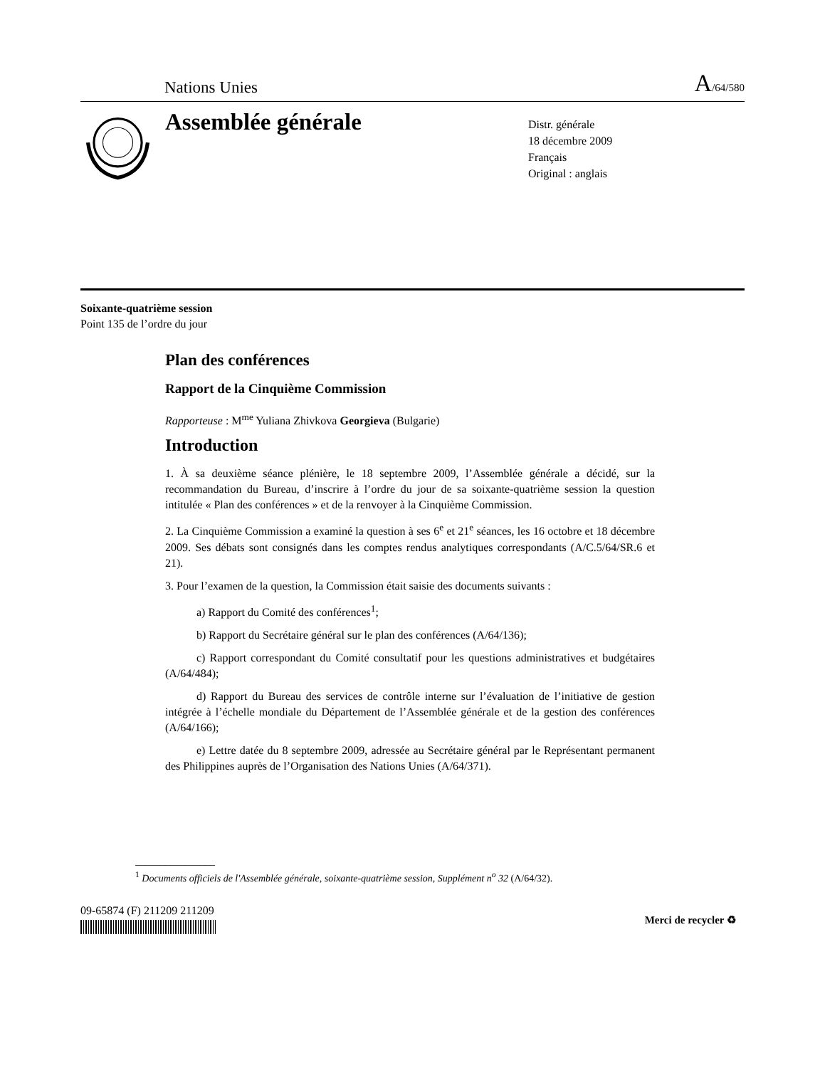Nations Unies A/64/580
Assemblée générale
Distr. générale
18 décembre 2009
Français
Original : anglais
Soixante-quatrième session
Point 135 de l’ordre du jour
Plan des conférences
Rapport de la Cinquième Commission
Rapporteuse : M<sup>me</sup> Yuliana Zhivkova Georgieva (Bulgarie)
Introduction
1. À sa deuxième séance plénière, le 18 septembre 2009, l’Assemblée générale a décidé, sur la recommandation du Bureau, d’inscrire à l’ordre du jour de sa soixante-quatrième session la question intitulée « Plan des conférences » et de la renvoyer à la Cinquième Commission.
2. La Cinquième Commission a examiné la question à ses 6<sup>e</sup> et 21<sup>e</sup> séances, les 16 octobre et 18 décembre 2009. Ses débats sont consignés dans les comptes rendus analytiques correspondants (A/C.5/64/SR.6 et 21).
3. Pour l’examen de la question, la Commission était saisie des documents suivants :
a) Rapport du Comité des conférences<sup>1</sup>;
b) Rapport du Secrétaire général sur le plan des conférences (A/64/136);
c) Rapport correspondant du Comité consultatif pour les questions administratives et budgétaires (A/64/484);
d) Rapport du Bureau des services de contrôle interne sur l’évaluation de l’initiative de gestion intégrée à l’échelle mondiale du Département de l’Assemblée générale et de la gestion des conférences (A/64/166);
e) Lettre datée du 8 septembre 2009, adressée au Secrétaire général par le Représentant permanent des Philippines auprès de l’Organisation des Nations Unies (A/64/371).
________________
<sup>1</sup> Documents officiels de l'Assemblée générale, soixante-quatrième session, Supplément n<sup>o</sup> 32 (A/64/32).
09-65874 (F) 211209 211209
Merci de recycler ♻